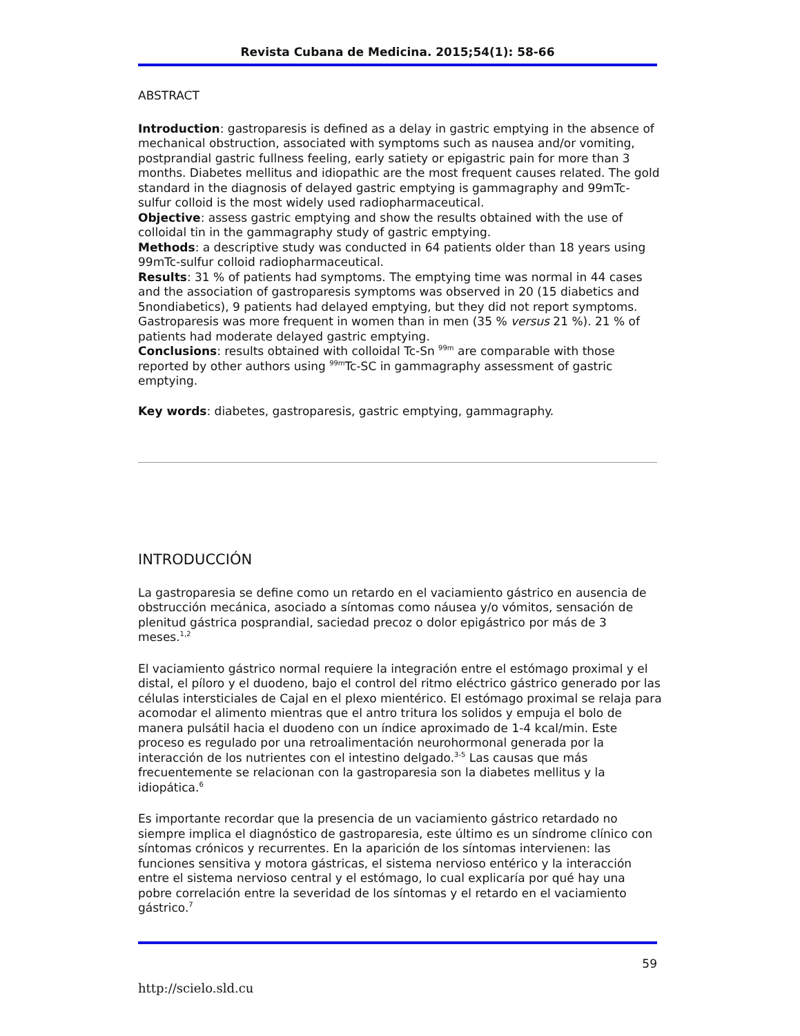Revista Cubana de Medicina. 2015;54(1): 58-66
ABSTRACT
Introduction: gastroparesis is defined as a delay in gastric emptying in the absence of mechanical obstruction, associated with symptoms such as nausea and/or vomiting, postprandial gastric fullness feeling, early satiety or epigastric pain for more than 3 months. Diabetes mellitus and idiopathic are the most frequent causes related. The gold standard in the diagnosis of delayed gastric emptying is gammagraphy and 99mTc-sulfur colloid is the most widely used radiopharmaceutical.
Objective: assess gastric emptying and show the results obtained with the use of colloidal tin in the gammagraphy study of gastric emptying.
Methods: a descriptive study was conducted in 64 patients older than 18 years using 99mTc-sulfur colloid radiopharmaceutical.
Results: 31 % of patients had symptoms. The emptying time was normal in 44 cases and the association of gastroparesis symptoms was observed in 20 (15 diabetics and 5nondiabetics), 9 patients had delayed emptying, but they did not report symptoms. Gastroparesis was more frequent in women than in men (35 % versus 21 %). 21 % of patients had moderate delayed gastric emptying.
Conclusions: results obtained with colloidal Tc-Sn <sup>99m</sup> are comparable with those reported by other authors using <sup>99m</sup>Tc-SC in gammagraphy assessment of gastric emptying.
Key words: diabetes, gastroparesis, gastric emptying, gammagraphy.
INTRODUCCIÓN
La gastroparesia se define como un retardo en el vaciamiento gástrico en ausencia de obstrucción mecánica, asociado a síntomas como náusea y/o vómitos, sensación de plenitud gástrica posprandial, saciedad precoz o dolor epigástrico por más de 3 meses.<sup>1,2</sup>
El vaciamiento gástrico normal requiere la integración entre el estómago proximal y el distal, el píloro y el duodeno, bajo el control del ritmo eléctrico gástrico generado por las células intersticiales de Cajal en el plexo mientérico. El estómago proximal se relaja para acomodar el alimento mientras que el antro tritura los solidos y empuja el bolo de manera pulsátil hacia el duodeno con un índice aproximado de 1-4 kcal/min. Este proceso es regulado por una retroalimentación neurohormonal generada por la interacción de los nutrientes con el intestino delgado.<sup>3-5</sup> Las causas que más frecuentemente se relacionan con la gastroparesia son la diabetes mellitus y la idiopática.<sup>6</sup>
Es importante recordar que la presencia de un vaciamiento gástrico retardado no siempre implica el diagnóstico de gastroparesia, este último es un síndrome clínico con síntomas crónicos y recurrentes. En la aparición de los síntomas intervienen: las funciones sensitiva y motora gástricas, el sistema nervioso entérico y la interacción entre el sistema nervioso central y el estómago, lo cual explicaría por qué hay una pobre correlación entre la severidad de los síntomas y el retardo en el vaciamiento gástrico.<sup>7</sup>
59
http://scielo.sld.cu